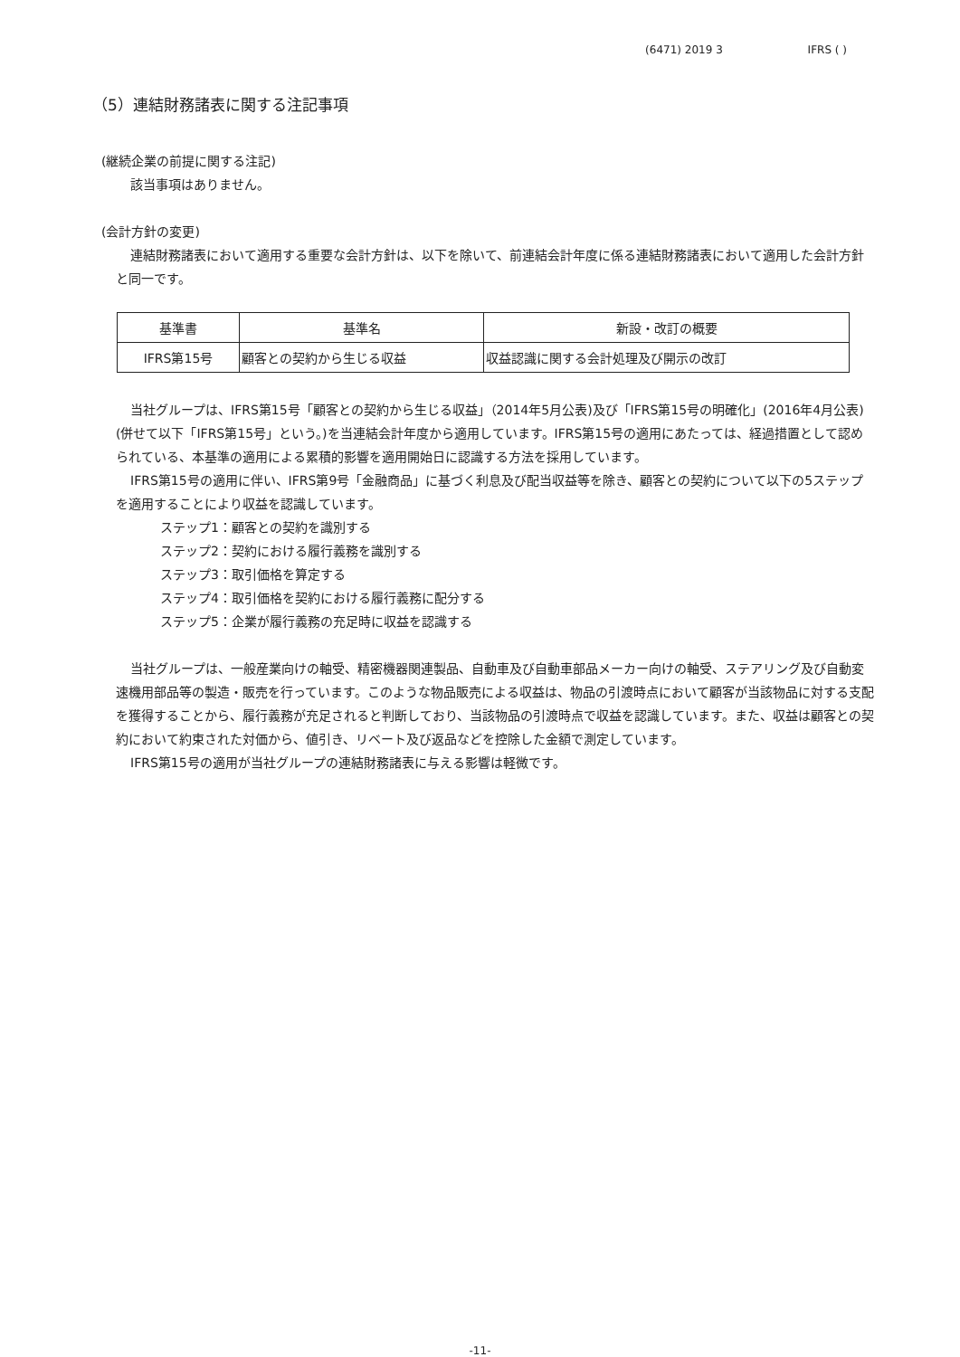(6471) 2019 3 IFRS ( )
（5）連結財務諸表に関する注記事項
(継続企業の前提に関する注記)
該当事項はありません。
(会計方針の変更)
連結財務諸表において適用する重要な会計方針は、以下を除いて、前連結会計年度に係る連結財務諸表において適用した会計方針と同一です。
| 基準書 | 基準名 | 新設・改訂の概要 |
| --- | --- | --- |
| IFRS第15号 | 顧客との契約から生じる収益 | 収益認識に関する会計処理及び開示の改訂 |
当社グループは、IFRS第15号「顧客との契約から生じる収益」（2014年5月公表)及び「IFRS第15号の明確化」(2016年4月公表)(併せて以下「IFRS第15号」という。)を当連結会計年度から適用しています。IFRS第15号の適用にあたっては、経過措置として認められている、本基準の適用による累積的影響を適用開始日に認識する方法を採用しています。
IFRS第15号の適用に伴い、IFRS第9号「金融商品」に基づく利息及び配当収益等を除き、顧客との契約について以下の5ステップを適用することにより収益を認識しています。
ステップ1：顧客との契約を識別する
ステップ2：契約における履行義務を識別する
ステップ3：取引価格を算定する
ステップ4：取引価格を契約における履行義務に配分する
ステップ5：企業が履行義務の充足時に収益を認識する
当社グループは、一般産業向けの軸受、精密機器関連製品、自動車及び自動車部品メーカー向けの軸受、ステアリング及び自動変速機用部品等の製造・販売を行っています。このような物品販売による収益は、物品の引渡時点において顧客が当該物品に対する支配を獲得することから、履行義務が充足されると判断しており、当該物品の引渡時点で収益を認識しています。また、収益は顧客との契約において約束された対価から、値引き、リベート及び返品などを控除した金額で測定しています。
IFRS第15号の適用が当社グループの連結財務諸表に与える影響は軽微です。
-11-